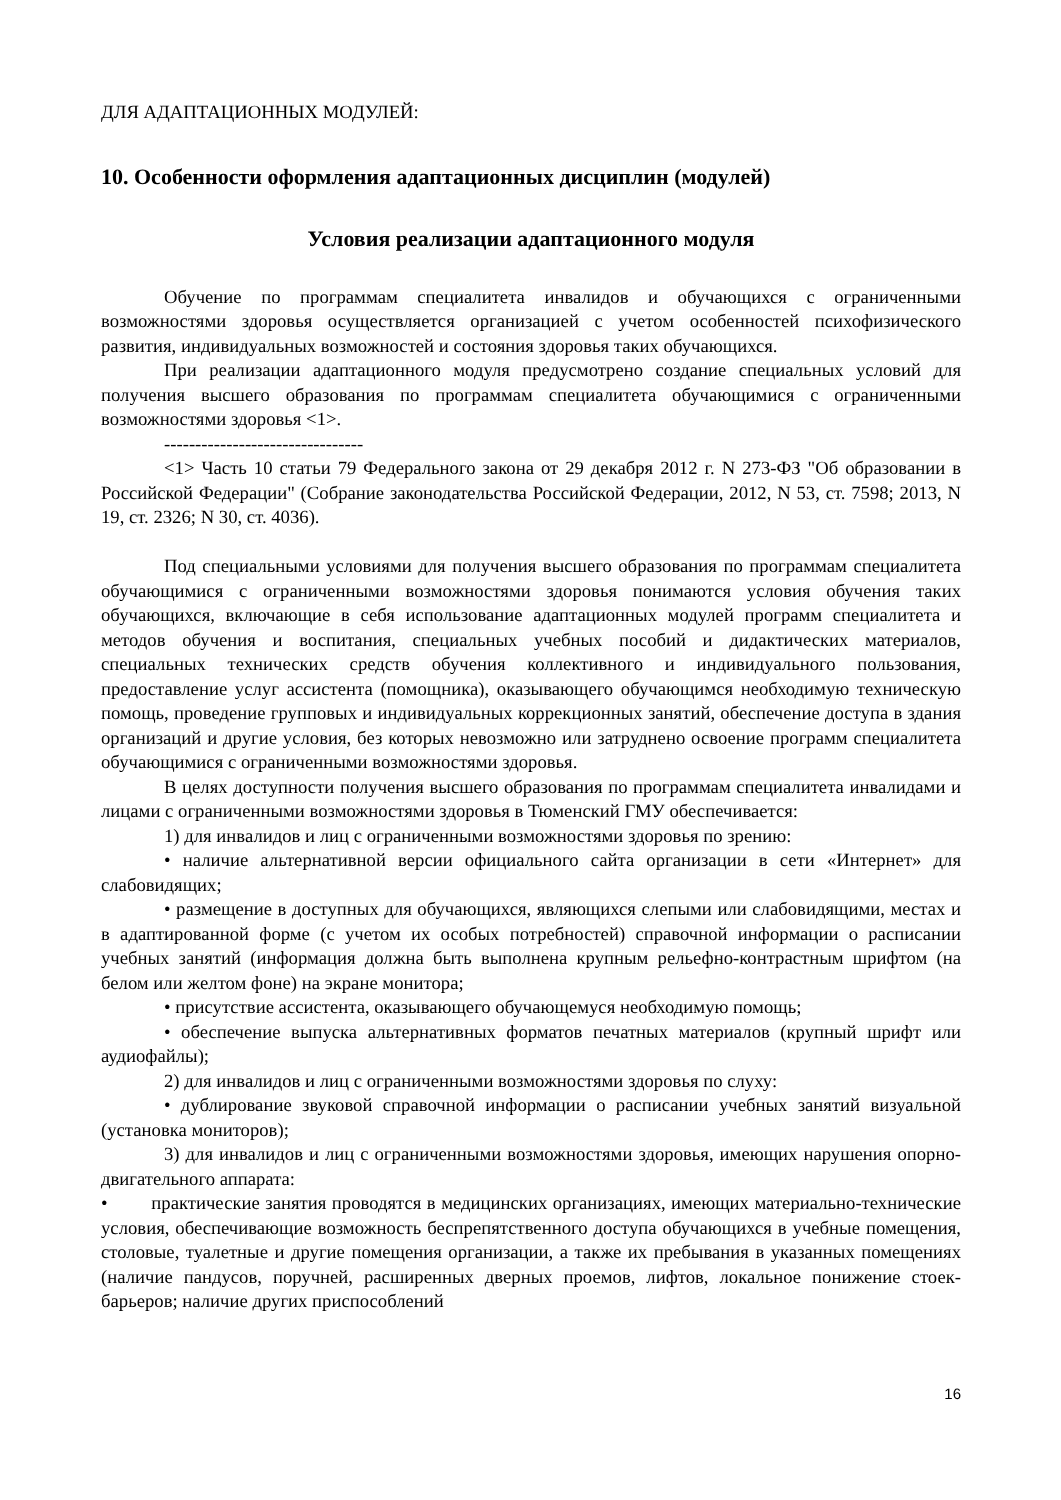ДЛЯ АДАПТАЦИОННЫХ МОДУЛЕЙ:
10. Особенности оформления адаптационных дисциплин (модулей)
Условия реализации адаптационного модуля
Обучение по программам специалитета инвалидов и обучающихся с ограниченными возможностями здоровья осуществляется организацией с учетом особенностей психофизического развития, индивидуальных возможностей и состояния здоровья таких обучающихся.
При реализации адаптационного модуля предусмотрено создание специальных условий для получения высшего образования по программам специалитета обучающимися с ограниченными возможностями здоровья <1>.
--------------------------------
<1> Часть 10 статьи 79 Федерального закона от 29 декабря 2012 г. N 273-ФЗ "Об образовании в Российской Федерации" (Собрание законодательства Российской Федерации, 2012, N 53, ст. 7598; 2013, N 19, ст. 2326; N 30, ст. 4036).
Под специальными условиями для получения высшего образования по программам специалитета обучающимися с ограниченными возможностями здоровья понимаются условия обучения таких обучающихся, включающие в себя использование адаптационных модулей программ специалитета и методов обучения и воспитания, специальных учебных пособий и дидактических материалов, специальных технических средств обучения коллективного и индивидуального пользования, предоставление услуг ассистента (помощника), оказывающего обучающимся необходимую техническую помощь, проведение групповых и индивидуальных коррекционных занятий, обеспечение доступа в здания организаций и другие условия, без которых невозможно или затруднено освоение программ специалитета обучающимися с ограниченными возможностями здоровья.
В целях доступности получения высшего образования по программам специалитета инвалидами и лицами с ограниченными возможностями здоровья в Тюменский ГМУ обеспечивается:
1) для инвалидов и лиц с ограниченными возможностями здоровья по зрению:
• наличие альтернативной версии официального сайта организации в сети «Интернет» для слабовидящих;
• размещение в доступных для обучающихся, являющихся слепыми или слабовидящими, местах и в адаптированной форме (с учетом их особых потребностей) справочной информации о расписании учебных занятий (информация должна быть выполнена крупным рельефно-контрастным шрифтом (на белом или желтом фоне) на экране монитора;
• присутствие ассистента, оказывающего обучающемуся необходимую помощь;
• обеспечение выпуска альтернативных форматов печатных материалов (крупный шрифт или аудиофайлы);
2) для инвалидов и лиц с ограниченными возможностями здоровья по слуху:
• дублирование звуковой справочной информации о расписании учебных занятий визуальной (установка мониторов);
3) для инвалидов и лиц с ограниченными возможностями здоровья, имеющих нарушения опорно-двигательного аппарата:
• практические занятия проводятся в медицинских организациях, имеющих материально-технические условия, обеспечивающие возможность беспрепятственного доступа обучающихся в учебные помещения, столовые, туалетные и другие помещения организации, а также их пребывания в указанных помещениях (наличие пандусов, поручней, расширенных дверных проемов, лифтов, локальное понижение стоек-барьеров; наличие других приспособлений
16